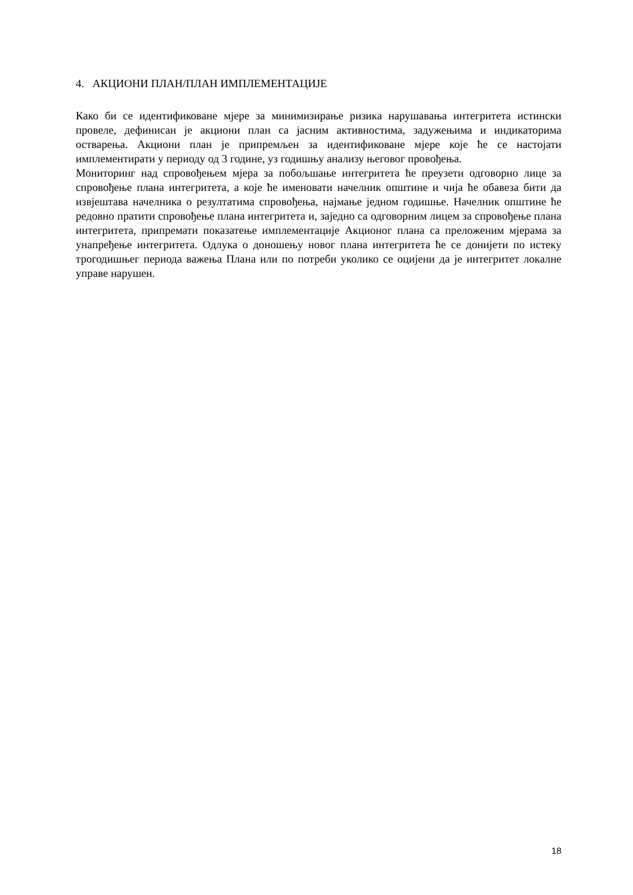4. АКЦИОНИ ПЛАН/ПЛАН ИМПЛЕМЕНТАЦИЈЕ
Како би се идентификоване мјере за минимизирање ризика нарушавања интегритета истински провеле, дефинисан је акциони план са јасним активностима, задужењима и индикаторима остварења. Акциони план је припремљен за идентификоване мјере које ће се настојати имплементирати у периоду од 3 године, уз годишњу анализу његовог провођења.
Мониторинг над спровођењем мјера за побољшање интегритета ће преузети одговорно лице за спровођење плана интегритета, а које ће именовати начелник општине и чија ће обавеза бити да извјештава начелника о резултатима спровођења, најмање једном годишње. Начелник општине ће редовно пратити спровођење плана интегритета и, заједно са одговорним лицем за спровођење плана интегритета, припремати показатење имплементације Акционог плана са преложеним мјерама за унапређење интегритета. Одлука о доношењу новог плана интегритета ће се донијети по истеку трогодишњег периода важења Плана или по потреби уколико се оцијени да је интегритет локалне управе нарушен.
18